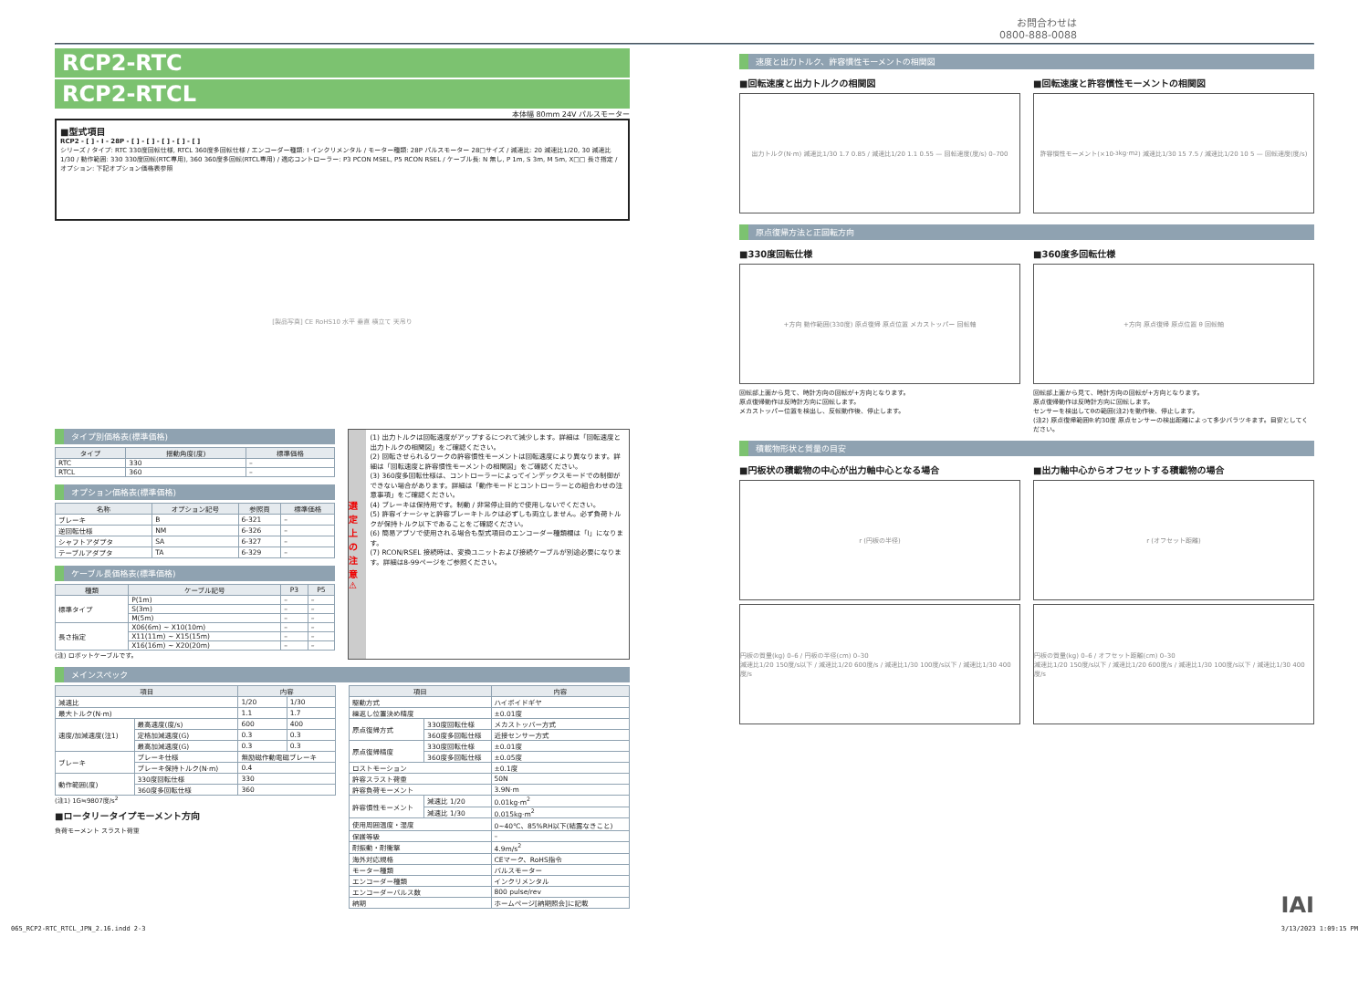お問合わせは
0800-888-0088
RCP2-RTC
RCP2-RTCL
本体幅 80mm 24V パルスモーター
■型式項目
RCP2 - [ ] - I - 28P - [ ] - [ ] - [ ] - [ ] - [ ]
シリーズ / タイプ: RTC 330度回転仕様, RTCL 360度多回転仕様 / エンコーダー種類: I インクリメンタル / モーター種類: 28P パルスモーター 28□サイズ / 減速比: 20 減速比1/20, 30 減速比1/30 / 動作範囲: 330 330度回転(RTC専用), 360 360度多回転(RTCL専用) / 適応コントローラー: P3 PCON MSEL, P5 RCON RSEL / ケーブル長: N 無し, P 1m, S 3m, M 5m, X□□ 長さ指定 / オプション: 下記オプション価格表参照
[製品写真] CE RoHS10 水平 垂直 横立て 天吊り
タイプ別価格表(標準価格)
| タイプ | 揺動角度(度) | 標準価格 |
| --- | --- | --- |
| RTC | 330 | – |
| RTCL | 360 | – |
オプション価格表(標準価格)
| 名称 | オプション記号 | 参照頁 | 標準価格 |
| --- | --- | --- | --- |
| ブレーキ | B | 6-321 | – |
| 逆回転仕様 | NM | 6-326 | – |
| シャフトアダプタ | SA | 6-327 | – |
| テーブルアダプタ | TA | 6-329 | – |
ケーブル長価格表(標準価格)
| 種類 | ケーブル記号 | P3 | P5 |
| --- | --- | --- | --- |
| 標準タイプ | P(1m) | – | – |
| | S(3m) | – | – |
| | M(5m) | – | – |
| 長さ指定 | X06(6m) ~ X10(10m) | – | – |
| | X11(11m) ~ X15(15m) | – | – |
| | X16(16m) ~ X20(20m) | – | – |
(注) ロボットケーブルです。
選定上の注意 ⚠
(1) 出力トルクは回転速度がアップするにつれて減少します。詳細は「回転速度と出力トルクの相関図」をご確認ください。
(2) 回転させられるワークの許容慣性モーメントは回転速度により異なります。詳細は「回転速度と許容慣性モーメントの相関図」をご確認ください。
(3) 360度多回転仕様は、コントローラーによってインデックスモードでの制御ができない場合があります。詳細は「動作モードとコントローラーとの組合わせの注意事項」をご確認ください。
(4) ブレーキは保持用です。制動 / 非常停止目的で使用しないでください。
(5) 許容イナーシャと許容ブレーキトルクは必ずしも両立しません。必ず負荷トルクが保持トルク以下であることをご確認ください。
(6) 簡易アブソで使用される場合も型式項目のエンコーダー種類欄は「I」になります。
(7) RCON/RSEL 接続時は、変換ユニットおよび接続ケーブルが別途必要になります。詳細は8-99ページをご参照ください。
メインスペック
| 項目 | | 内容 | |
| --- | --- | --- | --- |
| 減速比 | | 1/20 | 1/30 |
| 最大トルク(N·m) | | 1.1 | 1.7 |
| 速度/加減速度(注1) | 最高速度(度/s) | 600 | 400 |
| | 定格加減速度(G) | 0.3 | 0.3 |
| | 最高加減速度(G) | 0.3 | 0.3 |
| ブレーキ | ブレーキ仕様 | 無励磁作動電磁ブレーキ | |
| | ブレーキ保持トルク(N·m) | 0.4 | |
| 動作範囲(度) | 330度回転仕様 | 330 | |
| | 360度多回転仕様 | 360 | |
(注1) 1G≒9807度/s<sup>2</sup>
■ロータリータイプモーメント方向
負荷モーメント スラスト荷重
| 項目 | | 内容 |
| --- | --- | --- |
| 駆動方式 | | ハイポイドギヤ |
| 繰返し位置決め精度 | | ±0.01度 |
| 原点復帰方式 | 330度回転仕様 | メカストッパー方式 |
| | 360度多回転仕様 | 近接センサー方式 |
| 原点復帰精度 | 330度回転仕様 | ±0.01度 |
| | 360度多回転仕様 | ±0.05度 |
| ロストモーション | | ±0.1度 |
| 許容スラスト荷重 | | 50N |
| 許容負荷モーメント | | 3.9N·m |
| 許容慣性モーメント | 減速比 1/20 | 0.01kg·m<sup>2</sup> |
| | 減速比 1/30 | 0.015kg·m<sup>2</sup> |
| 使用周囲温度・湿度 | | 0~40℃、85%RH以下(結露なきこと) |
| 保護等級 | | – |
| 耐振動・耐衝撃 | | 4.9m/s<sup>2</sup> |
| 海外対応規格 | | CEマーク、RoHS指令 |
| モーター種類 | | パルスモーター |
| エンコーダー種類 | | インクリメンタル |
| エンコーダーパルス数 | | 800 pulse/rev |
| 納期 | | ホームページ[納期照会]に記載 |
速度と出力トルク、許容慣性モーメントの相関図
■回転速度と出力トルクの相関図
出力トルク(N·m) 減速比1/30 1.7 0.85 / 減速比1/20 1.1 0.55 — 回転速度(度/s) 0–700
■回転速度と許容慣性モーメントの相関図
許容慣性モーメント(×10<sup>-3</sup>kg·m<sup>2</sup>) 減速比1/30 15 7.5 / 減速比1/20 10 5 — 回転速度(度/s)
原点復帰方法と正回転方向
■330度回転仕様
+方向 動作範囲(330度) 原点復帰 原点位置 メカストッパー 回転軸
回転部上面から見て、時計方向の回転が+方向となります。
原点復帰動作は反時計方向に回転します。
メカストッパー位置を検出し、反転動作後、停止します。
■360度多回転仕様
+方向 原点復帰 原点位置 θ 回転軸
回転部上面から見て、時計方向の回転が+方向となります。
原点復帰動作は反時計方向に回転します。
センサーを検出してθの範囲(注2)を動作後、停止します。
(注2) 原点復帰範囲θ:約30度 原点センサーの検出距離によって多少バラツキます。目安としてください。
積載物形状と質量の目安
■円板状の積載物の中心が出力軸中心となる場合
r (円板の半径)
円板の質量(kg) 0–6 / 円板の半径(cm) 0–30
減速比1/20 150度/s以下 / 減速比1/20 600度/s / 減速比1/30 100度/s以下 / 減速比1/30 400度/s
■出力軸中心からオフセットする積載物の場合
r (オフセット距離)
円板の質量(kg) 0–6 / オフセット距離(cm) 0–30
減速比1/20 150度/s以下 / 減速比1/20 600度/s / 減速比1/30 100度/s以下 / 減速比1/30 400度/s
IAI
065_RCP2-RTC_RTCL_JPN_2.16.indd 2-3 3/13/2023 1:09:15 PM